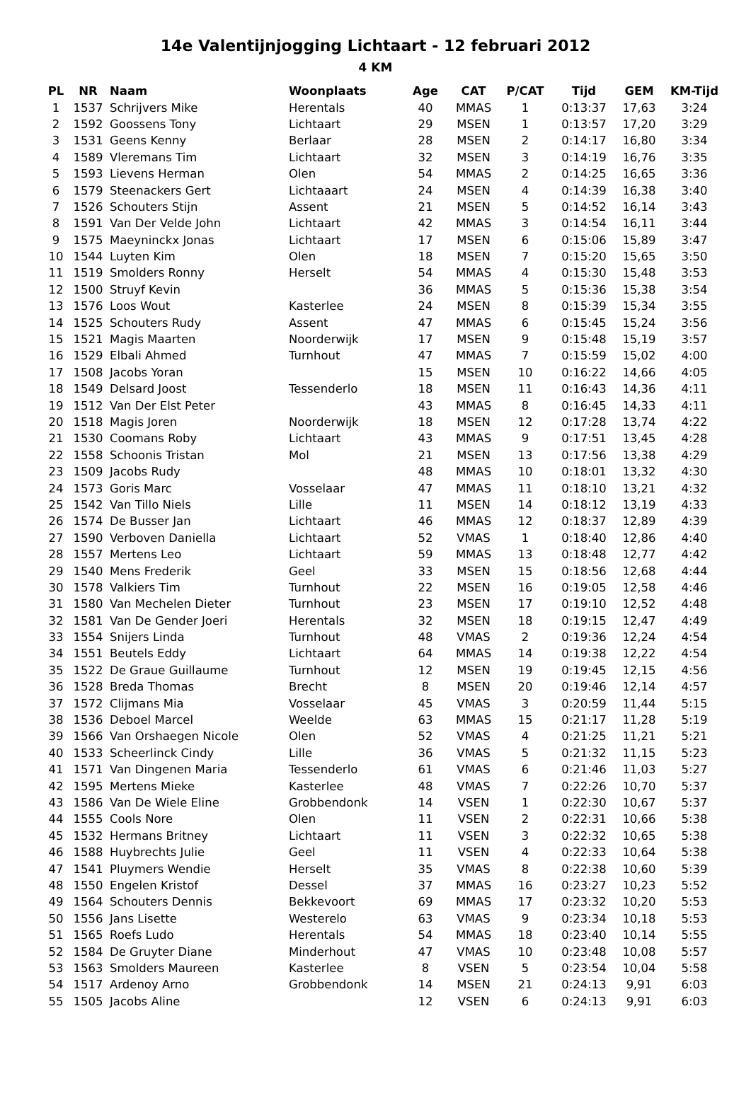14e Valentijnjogging Lichtaart - 12 februari 2012
4 KM
| PL | NR | Naam | Woonplaats | Age | CAT | P/CAT | Tijd | GEM | KM-Tijd |
| --- | --- | --- | --- | --- | --- | --- | --- | --- | --- |
| 1 | 1537 | Schrijvers Mike | Herentals | 40 | MMAS | 1 | 0:13:37 | 17,63 | 3:24 |
| 2 | 1592 | Goossens Tony | Lichtaart | 29 | MSEN | 1 | 0:13:57 | 17,20 | 3:29 |
| 3 | 1531 | Geens Kenny | Berlaar | 28 | MSEN | 2 | 0:14:17 | 16,80 | 3:34 |
| 4 | 1589 | Vleremans Tim | Lichtaart | 32 | MSEN | 3 | 0:14:19 | 16,76 | 3:35 |
| 5 | 1593 | Lievens Herman | Olen | 54 | MMAS | 2 | 0:14:25 | 16,65 | 3:36 |
| 6 | 1579 | Steenackers Gert | Lichtaaart | 24 | MSEN | 4 | 0:14:39 | 16,38 | 3:40 |
| 7 | 1526 | Schouters Stijn | Assent | 21 | MSEN | 5 | 0:14:52 | 16,14 | 3:43 |
| 8 | 1591 | Van Der Velde John | Lichtaart | 42 | MMAS | 3 | 0:14:54 | 16,11 | 3:44 |
| 9 | 1575 | Maeyninckx Jonas | Lichtaart | 17 | MSEN | 6 | 0:15:06 | 15,89 | 3:47 |
| 10 | 1544 | Luyten Kim | Olen | 18 | MSEN | 7 | 0:15:20 | 15,65 | 3:50 |
| 11 | 1519 | Smolders Ronny | Herselt | 54 | MMAS | 4 | 0:15:30 | 15,48 | 3:53 |
| 12 | 1500 | Struyf Kevin | | 36 | MMAS | 5 | 0:15:36 | 15,38 | 3:54 |
| 13 | 1576 | Loos Wout | Kasterlee | 24 | MSEN | 8 | 0:15:39 | 15,34 | 3:55 |
| 14 | 1525 | Schouters Rudy | Assent | 47 | MMAS | 6 | 0:15:45 | 15,24 | 3:56 |
| 15 | 1521 | Magis Maarten | Noorderwijk | 17 | MSEN | 9 | 0:15:48 | 15,19 | 3:57 |
| 16 | 1529 | Elbali Ahmed | Turnhout | 47 | MMAS | 7 | 0:15:59 | 15,02 | 4:00 |
| 17 | 1508 | Jacobs Yoran | | 15 | MSEN | 10 | 0:16:22 | 14,66 | 4:05 |
| 18 | 1549 | Delsard Joost | Tessenderlo | 18 | MSEN | 11 | 0:16:43 | 14,36 | 4:11 |
| 19 | 1512 | Van Der Elst Peter | | 43 | MMAS | 8 | 0:16:45 | 14,33 | 4:11 |
| 20 | 1518 | Magis Joren | Noorderwijk | 18 | MSEN | 12 | 0:17:28 | 13,74 | 4:22 |
| 21 | 1530 | Coomans Roby | Lichtaart | 43 | MMAS | 9 | 0:17:51 | 13,45 | 4:28 |
| 22 | 1558 | Schoonis Tristan | Mol | 21 | MSEN | 13 | 0:17:56 | 13,38 | 4:29 |
| 23 | 1509 | Jacobs Rudy | | 48 | MMAS | 10 | 0:18:01 | 13,32 | 4:30 |
| 24 | 1573 | Goris Marc | Vosselaar | 47 | MMAS | 11 | 0:18:10 | 13,21 | 4:32 |
| 25 | 1542 | Van Tillo Niels | Lille | 11 | MSEN | 14 | 0:18:12 | 13,19 | 4:33 |
| 26 | 1574 | De Busser Jan | Lichtaart | 46 | MMAS | 12 | 0:18:37 | 12,89 | 4:39 |
| 27 | 1590 | Verboven Daniella | Lichtaart | 52 | VMAS | 1 | 0:18:40 | 12,86 | 4:40 |
| 28 | 1557 | Mertens Leo | Lichtaart | 59 | MMAS | 13 | 0:18:48 | 12,77 | 4:42 |
| 29 | 1540 | Mens Frederik | Geel | 33 | MSEN | 15 | 0:18:56 | 12,68 | 4:44 |
| 30 | 1578 | Valkiers Tim | Turnhout | 22 | MSEN | 16 | 0:19:05 | 12,58 | 4:46 |
| 31 | 1580 | Van Mechelen Dieter | Turnhout | 23 | MSEN | 17 | 0:19:10 | 12,52 | 4:48 |
| 32 | 1581 | Van De Gender Joeri | Herentals | 32 | MSEN | 18 | 0:19:15 | 12,47 | 4:49 |
| 33 | 1554 | Snijers Linda | Turnhout | 48 | VMAS | 2 | 0:19:36 | 12,24 | 4:54 |
| 34 | 1551 | Beutels Eddy | Lichtaart | 64 | MMAS | 14 | 0:19:38 | 12,22 | 4:54 |
| 35 | 1522 | De Graue Guillaume | Turnhout | 12 | MSEN | 19 | 0:19:45 | 12,15 | 4:56 |
| 36 | 1528 | Breda Thomas | Brecht | 8 | MSEN | 20 | 0:19:46 | 12,14 | 4:57 |
| 37 | 1572 | Clijmans Mia | Vosselaar | 45 | VMAS | 3 | 0:20:59 | 11,44 | 5:15 |
| 38 | 1536 | Deboel Marcel | Weelde | 63 | MMAS | 15 | 0:21:17 | 11,28 | 5:19 |
| 39 | 1566 | Van Orshaegen Nicole | Olen | 52 | VMAS | 4 | 0:21:25 | 11,21 | 5:21 |
| 40 | 1533 | Scheerlinck Cindy | Lille | 36 | VMAS | 5 | 0:21:32 | 11,15 | 5:23 |
| 41 | 1571 | Van Dingenen Maria | Tessenderlo | 61 | VMAS | 6 | 0:21:46 | 11,03 | 5:27 |
| 42 | 1595 | Mertens Mieke | Kasterlee | 48 | VMAS | 7 | 0:22:26 | 10,70 | 5:37 |
| 43 | 1586 | Van De Wiele Eline | Grobbendonk | 14 | VSEN | 1 | 0:22:30 | 10,67 | 5:37 |
| 44 | 1555 | Cools Nore | Olen | 11 | VSEN | 2 | 0:22:31 | 10,66 | 5:38 |
| 45 | 1532 | Hermans Britney | Lichtaart | 11 | VSEN | 3 | 0:22:32 | 10,65 | 5:38 |
| 46 | 1588 | Huybrechts Julie | Geel | 11 | VSEN | 4 | 0:22:33 | 10,64 | 5:38 |
| 47 | 1541 | Pluymers Wendie | Herselt | 35 | VMAS | 8 | 0:22:38 | 10,60 | 5:39 |
| 48 | 1550 | Engelen Kristof | Dessel | 37 | MMAS | 16 | 0:23:27 | 10,23 | 5:52 |
| 49 | 1564 | Schouters Dennis | Bekkevoort | 69 | MMAS | 17 | 0:23:32 | 10,20 | 5:53 |
| 50 | 1556 | Jans Lisette | Westerelo | 63 | VMAS | 9 | 0:23:34 | 10,18 | 5:53 |
| 51 | 1565 | Roefs Ludo | Herentals | 54 | MMAS | 18 | 0:23:40 | 10,14 | 5:55 |
| 52 | 1584 | De Gruyter Diane | Minderhout | 47 | VMAS | 10 | 0:23:48 | 10,08 | 5:57 |
| 53 | 1563 | Smolders Maureen | Kasterlee | 8 | VSEN | 5 | 0:23:54 | 10,04 | 5:58 |
| 54 | 1517 | Ardenoy Arno | Grobbendonk | 14 | MSEN | 21 | 0:24:13 | 9,91 | 6:03 |
| 55 | 1505 | Jacobs Aline | | 12 | VSEN | 6 | 0:24:13 | 9,91 | 6:03 |